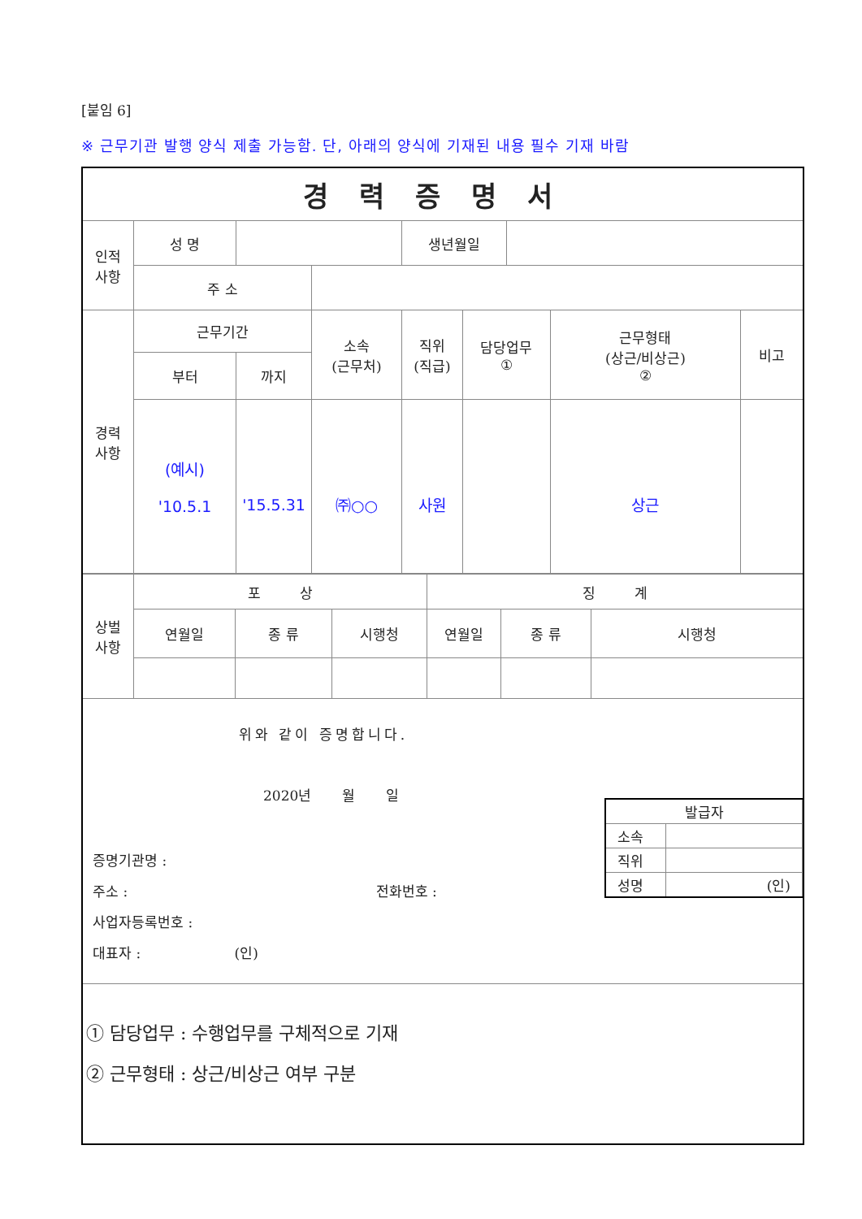[붙임 6]
※ 근무기관 발행 양식 제출 가능함. 단, 아래의 양식에 기재된 내용 필수 기재 바람
| 경력증명서 | | | | | | | | |
| 인적 사항 | 성 명 | | | 생년월일 | | | | |
| | 주 소 | | | | | | | |
| 경력 사항 | 근무기간 | | 소속 (근무처) | 직위 (직급) | 담당업무 ① | | 근무형태 (상근/비상근) ② | 비고 |
| | 부터 | 까지 | | | | | | |
| | (예시) '10.5.1 | '15.5.31 | ㈜○○ | 사원 | | | 상근 | |
| 상벌 사항 | 포 상 | | | 징 계 | | |
| | 연월일 | 종 류 | 시행청 | 연월일 | 종 류 | 시행청 |
위와 같이 증명합니다.
2020년 월 일
증명기관명 :
주소 : 전화번호 :
사업자등록번호 :
대표자 : (인)
| 발급자 | |
| 소속 | |
| 직위 | |
| 성명 | (인) |
① 담당업무 : 수행업무를 구체적으로 기재
② 근무형태 : 상근/비상근 여부 구분